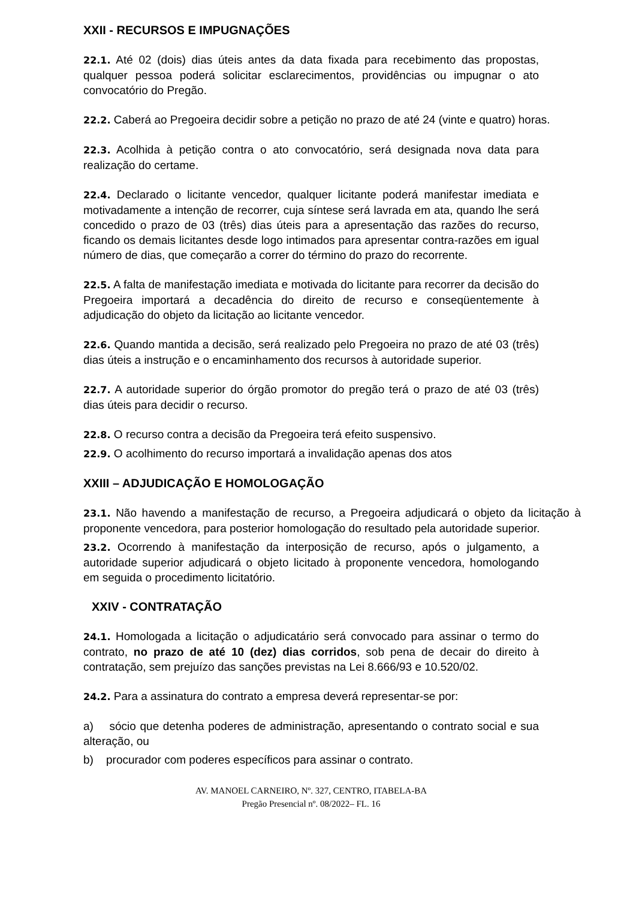XXII - RECURSOS E IMPUGNAÇÕES
22.1. Até 02 (dois) dias úteis antes da data fixada para recebimento das propostas, qualquer pessoa poderá solicitar esclarecimentos, providências ou impugnar o ato convocatório do Pregão.
22.2. Caberá ao Pregoeira decidir sobre a petição no prazo de até 24 (vinte e quatro) horas.
22.3. Acolhida à petição contra o ato convocatório, será designada nova data para realização do certame.
22.4. Declarado o licitante vencedor, qualquer licitante poderá manifestar imediata e motivadamente a intenção de recorrer, cuja síntese será lavrada em ata, quando lhe será concedido o prazo de 03 (três) dias úteis para a apresentação das razões do recurso, ficando os demais licitantes desde logo intimados para apresentar contra-razões em igual número de dias, que começarão a correr do término do prazo do recorrente.
22.5. A falta de manifestação imediata e motivada do licitante para recorrer da decisão do Pregoeira importará a decadência do direito de recurso e conseqüentemente à adjudicação do objeto da licitação ao licitante vencedor.
22.6. Quando mantida a decisão, será realizado pelo Pregoeira no prazo de até 03 (três) dias úteis a instrução e o encaminhamento dos recursos à autoridade superior.
22.7. A autoridade superior do órgão promotor do pregão terá o prazo de até 03 (três) dias úteis para decidir o recurso.
22.8. O recurso contra a decisão da Pregoeira terá efeito suspensivo.
22.9. O acolhimento do recurso importará a invalidação apenas dos atos
XXIII – ADJUDICAÇÃO E HOMOLOGAÇÃO
23.1. Não havendo a manifestação de recurso, a Pregoeira adjudicará o objeto da licitação à proponente vencedora, para posterior homologação do resultado pela autoridade superior.
23.2. Ocorrendo à manifestação da interposição de recurso, após o julgamento, a autoridade superior adjudicará o objeto licitado à proponente vencedora, homologando em seguida o procedimento licitatório.
XXIV - CONTRATAÇÃO
24.1. Homologada a licitação o adjudicatário será convocado para assinar o termo do contrato, no prazo de até 10 (dez) dias corridos, sob pena de decair do direito à contratação, sem prejuízo das sanções previstas na Lei 8.666/93 e 10.520/02.
24.2. Para a assinatura do contrato a empresa deverá representar-se por:
a) sócio que detenha poderes de administração, apresentando o contrato social e sua alteração, ou
b) procurador com poderes específicos para assinar o contrato.
AV. MANOEL CARNEIRO, Nº. 327, CENTRO, ITABELA-BA
Pregão Presencial nº. 08/2022– FL. 16